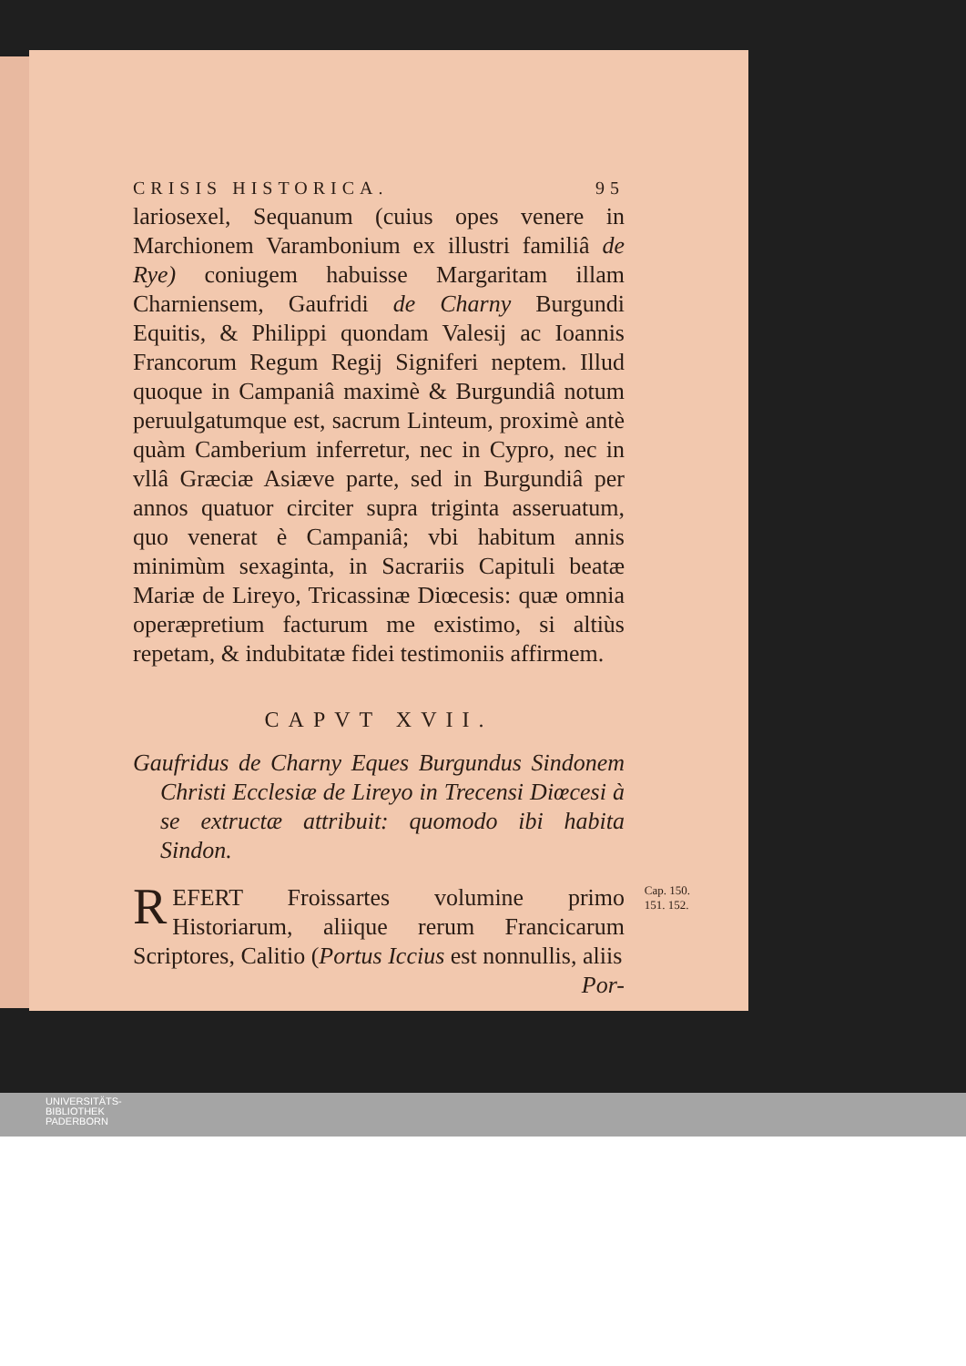CRISIS HISTORICA. 95
lariosexel, Sequanum (cuius opes venere in Marchionem Varambonium ex illustri familiâ de Rye) coniugem habuisse Margaritam illam Charniensem, Gaufridi de Charny Burgundi Equitis, & Philippi quondam Valesij ac Ioannis Francorum Regum Regij Signiferi neptem. Illud quoque in Campaniâ maximè & Burgundiâ notum peruulgatumque est, sacrum Linteum, proximè antè quàm Camberium inferretur, nec in Cypro, nec in vllâ Græciæ Asiæve parte, sed in Burgundiâ per annos quatuor circiter supra triginta asseruatum, quo venerat è Campaniâ; vbi habitum annis minimùm sexaginta, in Sacrariis Capituli beatæ Mariæ de Lireyo, Tricassinæ Diœcesis: quæ omnia operæpretium facturum me existimo, si altiùs repetam, & indubitatæ fidei testimoniis affirmem.
CAPVT XVII.
Gaufridus de Charny Eques Burgundus Sindonem Christi Ecclesiæ de Lireyo in Trecensi Diœcesi à se extructæ attribuit: quomodo ibi habita Sindon.
Cap. 150.
151. 152.
REFERT Froissartes volumine primo Historiarum, aliique rerum Francicarum Scriptores, Calitio (Portus Iccius est nonnullis, aliis
Por-
UNIVERSITÄTS-
BIBLIOTHEK
PADERBORN